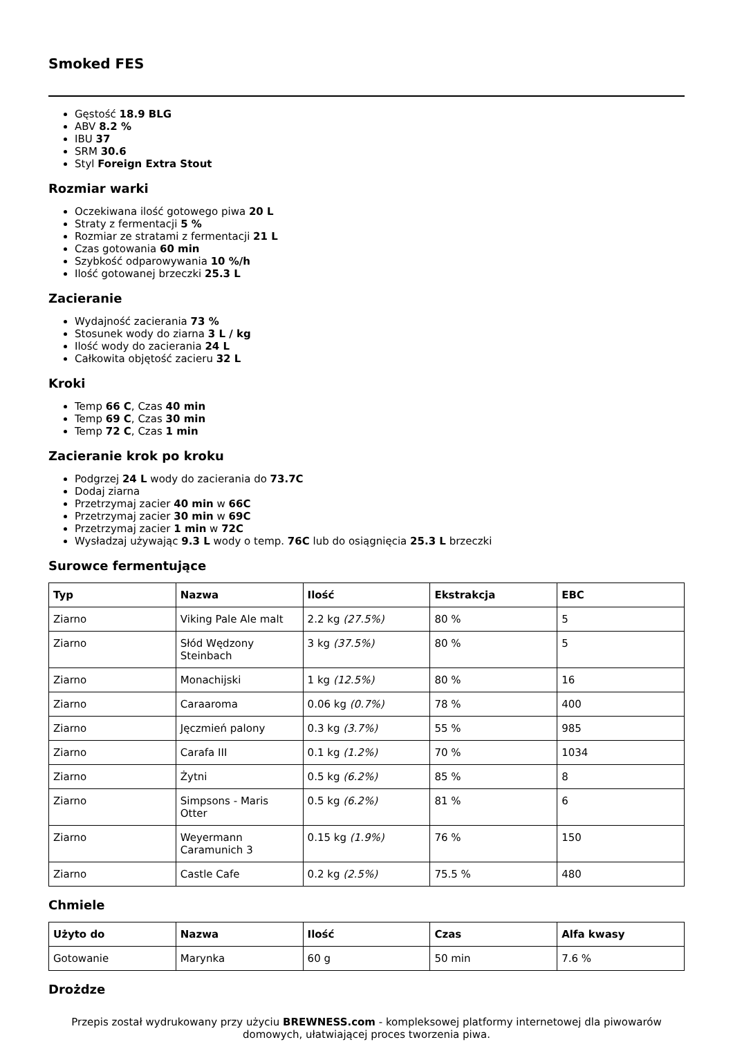Smoked FES
Gęstość 18.9 BLG
ABV 8.2 %
IBU 37
SRM 30.6
Styl Foreign Extra Stout
Rozmiar warki
Oczekiwana ilość gotowego piwa 20 L
Straty z fermentacji 5 %
Rozmiar ze stratami z fermentacji 21 L
Czas gotowania 60 min
Szybkość odparowywania 10 %/h
Ilość gotowanej brzeczki 25.3 L
Zacieranie
Wydajność zacierania 73 %
Stosunek wody do ziarna 3 L / kg
Ilość wody do zacierania 24 L
Całkowita objętość zacieru 32 L
Kroki
Temp 66 C, Czas 40 min
Temp 69 C, Czas 30 min
Temp 72 C, Czas 1 min
Zacieranie krok po kroku
Podgrzej 24 L wody do zacierania do 73.7C
Dodaj ziarna
Przetrzymaj zacier 40 min w 66C
Przetrzymaj zacier 30 min w 69C
Przetrzymaj zacier 1 min w 72C
Wysładzaj używając 9.3 L wody o temp. 76C lub do osiągnięcia 25.3 L brzeczki
Surowce fermentujące
| Typ | Nazwa | Ilość | Ekstrakcja | EBC |
| --- | --- | --- | --- | --- |
| Ziarno | Viking Pale Ale malt | 2.2 kg (27.5%) | 80 % | 5 |
| Ziarno | Słód Wędzony Steinbach | 3 kg (37.5%) | 80 % | 5 |
| Ziarno | Monachijski | 1 kg (12.5%) | 80 % | 16 |
| Ziarno | Caraaroma | 0.06 kg (0.7%) | 78 % | 400 |
| Ziarno | Jęczmień palony | 0.3 kg (3.7%) | 55 % | 985 |
| Ziarno | Carafa III | 0.1 kg (1.2%) | 70 % | 1034 |
| Ziarno | Żytni | 0.5 kg (6.2%) | 85 % | 8 |
| Ziarno | Simpsons - Maris Otter | 0.5 kg (6.2%) | 81 % | 6 |
| Ziarno | Weyermann Caramunich 3 | 0.15 kg (1.9%) | 76 % | 150 |
| Ziarno | Castle Cafe | 0.2 kg (2.5%) | 75.5 % | 480 |
Chmiele
| Użyto do | Nazwa | Ilość | Czas | Alfa kwasy |
| --- | --- | --- | --- | --- |
| Gotowanie | Marynka | 60 g | 50 min | 7.6 % |
Drożdze
Przepis został wydrukowany przy użyciu BREWNESS.com - kompleksowej platformy internetowej dla piwowarów domowych, ułatwiającej proces tworzenia piwa.